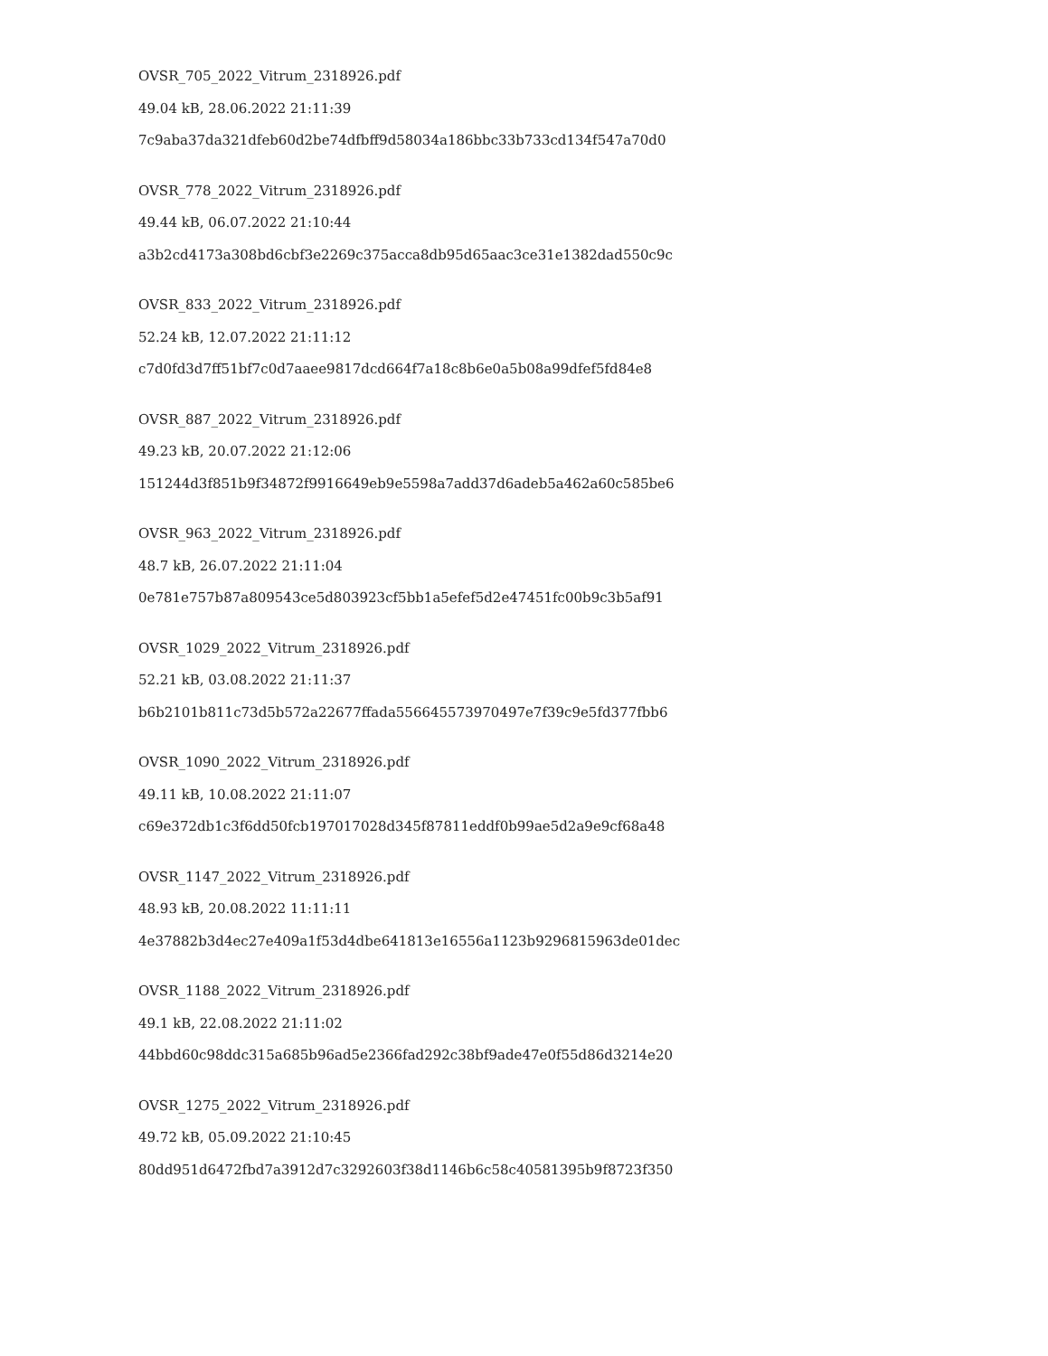OVSR_705_2022_Vitrum_2318926.pdf
49.04 kB, 28.06.2022 21:11:39
7c9aba37da321dfeb60d2be74dfbff9d58034a186bbc33b733cd134f547a70d0
OVSR_778_2022_Vitrum_2318926.pdf
49.44 kB, 06.07.2022 21:10:44
a3b2cd4173a308bd6cbf3e2269c375acca8db95d65aac3ce31e1382dad550c9c
OVSR_833_2022_Vitrum_2318926.pdf
52.24 kB, 12.07.2022 21:11:12
c7d0fd3d7ff51bf7c0d7aaee9817dcd664f7a18c8b6e0a5b08a99dfef5fd84e8
OVSR_887_2022_Vitrum_2318926.pdf
49.23 kB, 20.07.2022 21:12:06
151244d3f851b9f34872f9916649eb9e5598a7add37d6adeb5a462a60c585be6
OVSR_963_2022_Vitrum_2318926.pdf
48.7 kB, 26.07.2022 21:11:04
0e781e757b87a809543ce5d803923cf5bb1a5efef5d2e47451fc00b9c3b5af91
OVSR_1029_2022_Vitrum_2318926.pdf
52.21 kB, 03.08.2022 21:11:37
b6b2101b811c73d5b572a22677ffada556645573970497e7f39c9e5fd377fbb6
OVSR_1090_2022_Vitrum_2318926.pdf
49.11 kB, 10.08.2022 21:11:07
c69e372db1c3f6dd50fcb197017028d345f87811eddf0b99ae5d2a9e9cf68a48
OVSR_1147_2022_Vitrum_2318926.pdf
48.93 kB, 20.08.2022 11:11:11
4e37882b3d4ec27e409a1f53d4dbe641813e16556a1123b9296815963de01dec
OVSR_1188_2022_Vitrum_2318926.pdf
49.1 kB, 22.08.2022 21:11:02
44bbd60c98ddc315a685b96ad5e2366fad292c38bf9ade47e0f55d86d3214e20
OVSR_1275_2022_Vitrum_2318926.pdf
49.72 kB, 05.09.2022 21:10:45
80dd951d6472fbd7a3912d7c3292603f38d1146b6c58c40581395b9f8723f350